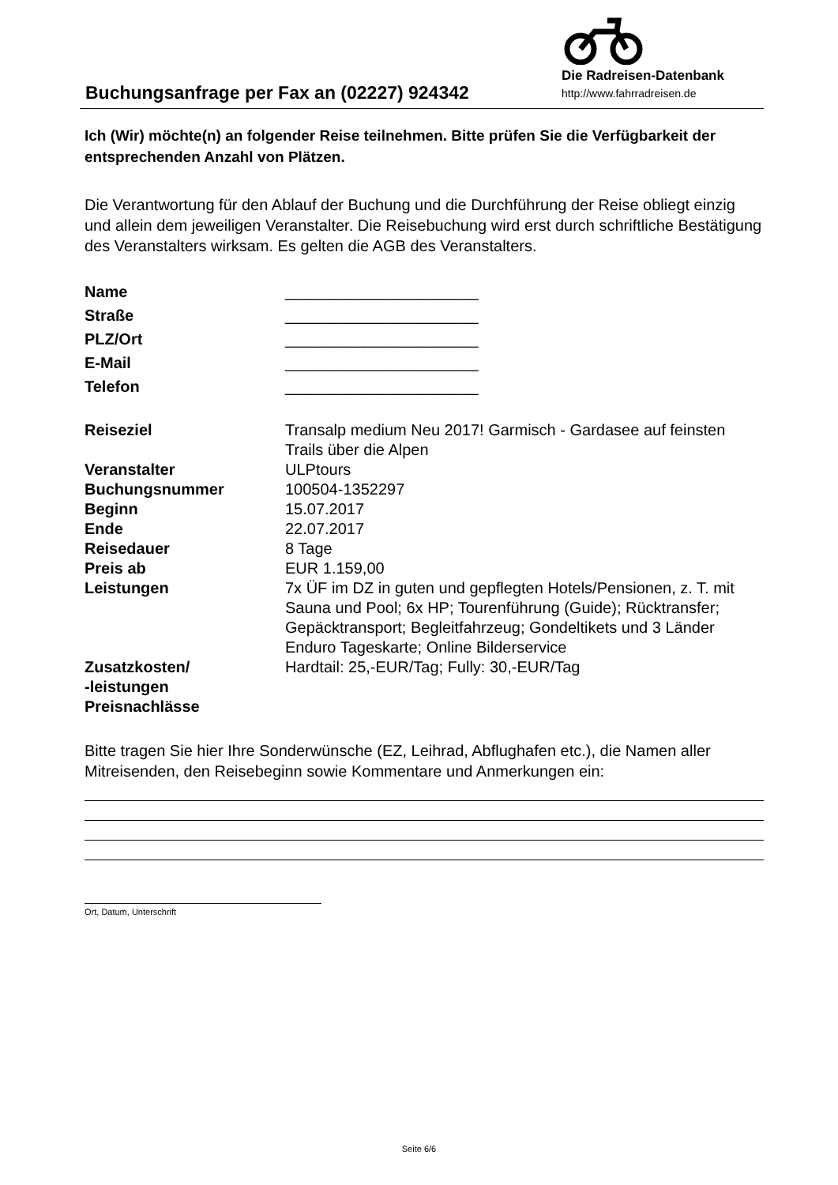Buchungsanfrage per Fax an (02227) 924342
Die Radreisen-Datenbank
http://www.fahrradreisen.de
Ich (Wir) möchte(n) an folgender Reise teilnehmen. Bitte prüfen Sie die Verfügbarkeit der entsprechenden Anzahl von Plätzen.
Die Verantwortung für den Ablauf der Buchung und die Durchführung der Reise obliegt einzig und allein dem jeweiligen Veranstalter. Die Reisebuchung wird erst durch schriftliche Bestätigung des Veranstalters wirksam. Es gelten die AGB des Veranstalters.
| Name | ______________________ |
| Straße | ______________________ |
| PLZ/Ort | ______________________ |
| E-Mail | ______________________ |
| Telefon | ______________________ |
| Reiseziel | Transalp medium Neu 2017! Garmisch - Gardasee auf feinsten Trails über die Alpen |
| Veranstalter | ULPtours |
| Buchungsnummer | 100504-1352297 |
| Beginn | 15.07.2017 |
| Ende | 22.07.2017 |
| Reisedauer | 8 Tage |
| Preis ab | EUR 1.159,00 |
| Leistungen | 7x ÜF im DZ in guten und gepflegten Hotels/Pensionen, z. T. mit Sauna und Pool; 6x HP; Tourenführung (Guide); Rücktransfer; Gepäcktransport; Begleitfahrzeug; Gondeltikets und 3 Länder Enduro Tageskarte; Online Bilderservice |
| Zusatzkosten/ -leistungen | Hardtail: 25,-EUR/Tag; Fully: 30,-EUR/Tag |
| Preisnachlässe | |
Bitte tragen Sie hier Ihre Sonderwünsche (EZ, Leihrad, Abflughafen etc.), die Namen aller Mitreisenden, den Reisebeginn sowie Kommentare und Anmerkungen ein:
Ort, Datum, Unterschrift
Seite 6/6